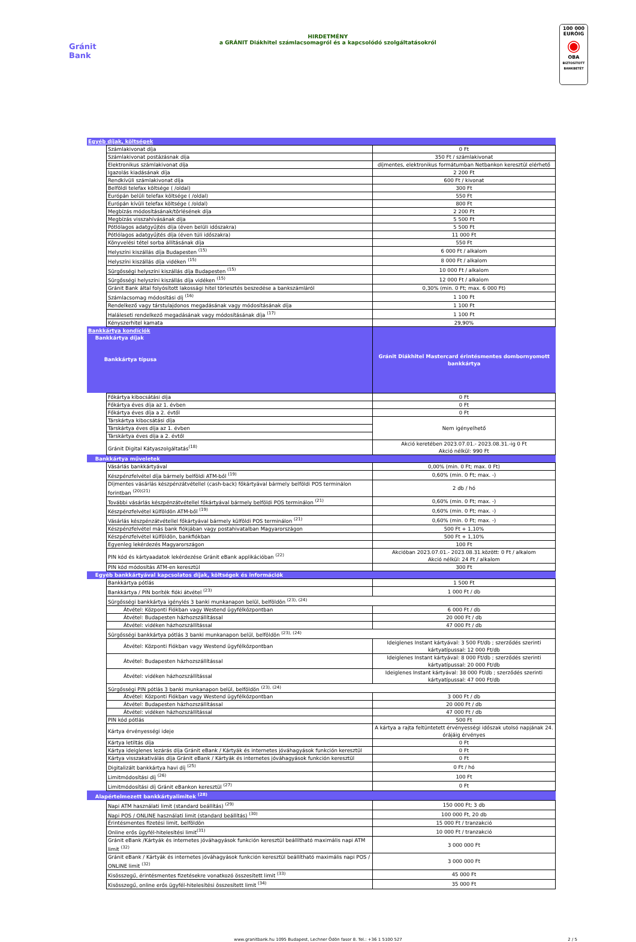Gránit
Bank
HIRDETMÉNY
a GRÁNIT Diákhitel számlacsomagról és a kapcsolódó szolgáltatásokról
100 000
EURÓIG
◉
OBA
BIZTOSÍTOTT BANKBETÉT
| Egyéb díjak, költségek | | |
| | Számlakivonat díja | 0 Ft |
| | Számlakivonat postázásnak díja | 350 Ft / számlakivonat |
| | Elektronikus számlakivonat díja | díjmentes, elektronikus formátumban Netbankon keresztül elérhető |
| | Igazolás kiadásának díja | 2 200 Ft |
| | Rendkívüli számlakivonat díja | 600 Ft / kivonat |
| | Belföldi telefax költsége ( /oldal) | 300 Ft |
| | Európán belüli telefax költsége ( /oldal) | 550 Ft |
| | Európán kívüli telefax költsége ( /oldal) | 800 Ft |
| | Megbízás módosításának/törlésének díja | 2 200 Ft |
| | Megbízás visszahívásának díja | 5 500 Ft |
| | Pótlólagos adatgyűjtés díja (éven belüli időszakra) | 5 500 Ft |
| | Pótlólagos adatgyűjtés díja (éven túli időszakra) | 11 000 Ft |
| | Könyvelési tétel sorba állításának díja | 550 Ft |
| | Helyszíni kiszállás díja Budapesten <sup>(15)</sup> | 6 000 Ft / alkalom |
| | Helyszíni kiszállás díja vidéken <sup>(15)</sup> | 8 000 Ft / alkalom |
| | Sürgősségi helyszíni kiszállás díja Budapesten <sup>(15)</sup> | 10 000 Ft / alkalom |
| | Sürgősségi helyszíni kiszállás díja vidéken <sup>(15)</sup> | 12 000 Ft / alkalom |
| | Gránit Bank által folyósított lakossági hitel törlesztés beszedése a bankszámláról | 0,30% (min. 0 Ft; max. 6 000 Ft) |
| | Számlacsomag módosítási díj <sup>(16)</sup> | 1 100 Ft |
| | Rendelkező vagy társtulajdonos megadásának vagy módosításának díja | 1 100 Ft |
| | Haláleseti rendelkező megadásának vagy módosításának díja <sup>(17)</sup> | 1 100 Ft |
| | Kényszerhitel kamata | 29,90% |
| Bankkártya kondíciók Bankkártya díjak Bankkártya típusa | | Gránit Diákhitel Mastercard érintésmentes dombornyomott bankkártya |
| | Főkártya kibocsátási díja | 0 Ft |
| | Főkártya éves díja az 1. évben | 0 Ft |
| | Főkártya éves díja a 2. évtől | 0 Ft |
| | Társkártya kibocsátási díja | Nem igényelhető |
| | Társkártya éves díja az 1. évben | |
| | Társkártya éves díja a 2. évtől | |
| | Gránit Digital Kátyaszolgáltatás<sup>(18)</sup> | Akció keretében 2023.07.01.- 2023.08.31.-ig 0 Ft Akció nélkül: 990 Ft |
| Bankkártya műveletek | | |
| | Vásárlás bankkártyával | 0,00% (min. 0 Ft; max. 0 Ft) |
| | Készpénzfelvétel díja bármely belföldi ATM-ből <sup>(19)</sup> | 0,60% (min. 0 Ft; max. -) |
| | Díjmentes vásárlás készpénzátvétellel (cash-back) főkártyával bármely belföldi POS terminálon forintban <sup>(20)(21)</sup> | 2 db / hó |
| | További vásárlás készpénzátvétellel főkártyával bármely belföldi POS terminálon <sup>(21)</sup> | 0,60% (min. 0 Ft; max. -) |
| | Készpénzfelvétel külföldön ATM-ből <sup>(19)</sup> | 0,60% (min. 0 Ft; max. -) |
| | Vásárlás készpénzátvétellel főkártyával bármely külföldi POS terminálon <sup>(21)</sup> | 0,60% (min. 0 Ft; max. -) |
| | Készpénzfelvétel más bank fiókjában vagy postahivatalban Magyarországon | 500 Ft + 1,10% |
| | Készpénzfelvétel külföldön, bankfiókban | 500 Ft + 1,10% |
| | Egyenleg lekérdezés Magyarországon | 100 Ft |
| | PIN kód és kártyaadatok lekérdezése Gránit eBank applikációban <sup>(22)</sup> | Akcióban 2023.07.01.- 2023.08.31.között: 0 Ft / alkalom Akció nélkül: 24 Ft / alkalom |
| | PIN kód módosítás ATM-en keresztül | 300 Ft |
| Egyéb bankkártyával kapcsolatos díjak, költségek és információk | | |
| | Bankkártya pótlás | 1 500 Ft |
| | Bankkártya / PIN boríték fióki átvétel <sup>(23)</sup> | 1 000 Ft / db |
| | Sürgősségi bankkártya igénylés 3 banki munkanapon belül, belföldön <sup>(23), (24)</sup> | |
| | Átvétel: Központi Fiókban vagy Westend ügyfélközpontban | 6 000 Ft / db |
| | Átvétel: Budapesten házhozszállítással | 20 000 Ft / db |
| | Átvétel: vidéken házhozszállítással | 47 000 Ft / db |
| | Sürgősségi bankkártya pótlás 3 banki munkanapon belül, belföldön <sup>(23), (24)</sup> | |
| | Átvétel: Központi Fiókban vagy Westend ügyfélközpontban | Ideiglenes Instant kártyával: 3 500 Ft/db ; szerződés szerinti kártyatípussal: 12 000 Ft/db |
| | Átvétel: Budapesten házhozszállítással | Ideiglenes Instant kártyával: 8 000 Ft/db ; szerződés szerinti kártyatípussal: 20 000 Ft/db |
| | Átvétel: vidéken házhozszállítással | Ideiglenes Instant kártyával: 38 000 Ft/db ; szerződés szerinti kártyatípussal: 47 000 Ft/db |
| | Sürgősségi PIN pótlás 3 banki munkanapon belül, belföldön <sup>(23), (24)</sup> | |
| | Átvétel: Központi Fiókban vagy Westend ügyfélközpontban | 3 000 Ft / db |
| | Átvétel: Budapesten házhozszállítással | 20 000 Ft / db |
| | Átvétel: vidéken házhozszállítással | 47 000 Ft / db |
| | PIN kód pótlás | 500 Ft |
| | Kártya érvényességi ideje | A kártya a rajta feltüntetett érvényességi időszak utolsó napjának 24. órájáig érvényes |
| | Kártya letiltás díja | 0 Ft |
| | Kártya ideiglenes lezárás díja Gránit eBank / Kártyák és internetes jóváhagyások funkción keresztül | 0 Ft |
| | Kártya visszakativálás díja Gránit eBank / Kártyák és internetes jóváhagyások funkción keresztül | 0 Ft |
| | Digitalizált bankkártya havi díj <sup>(25)</sup> | 0 Ft / hó |
| | Limitmódosítási díj <sup>(26)</sup> | 100 Ft |
| | Limitmódosítási díj Gránit eBankon keresztül <sup>(27)</sup> | 0 Ft |
| Alapértelmezett bankkártyalimitek <sup>(28)</sup> | | |
| | Napi ATM használati limit (standard beállítás) <sup>(29)</sup> | 150 000 Ft; 3 db |
| | Napi POS / ONLINE használati limit (standard beállítás) <sup>(30)</sup> | 100 000 Ft, 20 db |
| | Érintésmentes fizetési limit, belföldön | 15 000 Ft / tranzakció |
| | Online erős ügyfél-hitelesítési limit<sup>(31)</sup> | 10 000 Ft / tranzakció |
| | Gránit eBank /Kártyák és internetes jóváhagyások funkción keresztül beállítható maximális napi ATM limit <sup>(32)</sup> | 3 000 000 Ft |
| | Gránit eBank / Kártyák és internetes jóváhagyások funkción keresztül beállítható maximális napi POS / ONLINE limit <sup>(32)</sup> | 3 000 000 Ft |
| | Kisösszegű, érintésmentes fizetésekre vonatkozó összesített limit <sup>(33)</sup> | 45 000 Ft |
| | Kisösszegű, online erős ügyfél-hitelesítési összesített limit <sup>(34)</sup> | 35 000 Ft |
www.granitbank.hu 1095 Budapest, Lechner Ödön fasor 8. Tel.: +36 1 5100 527 2 / 5